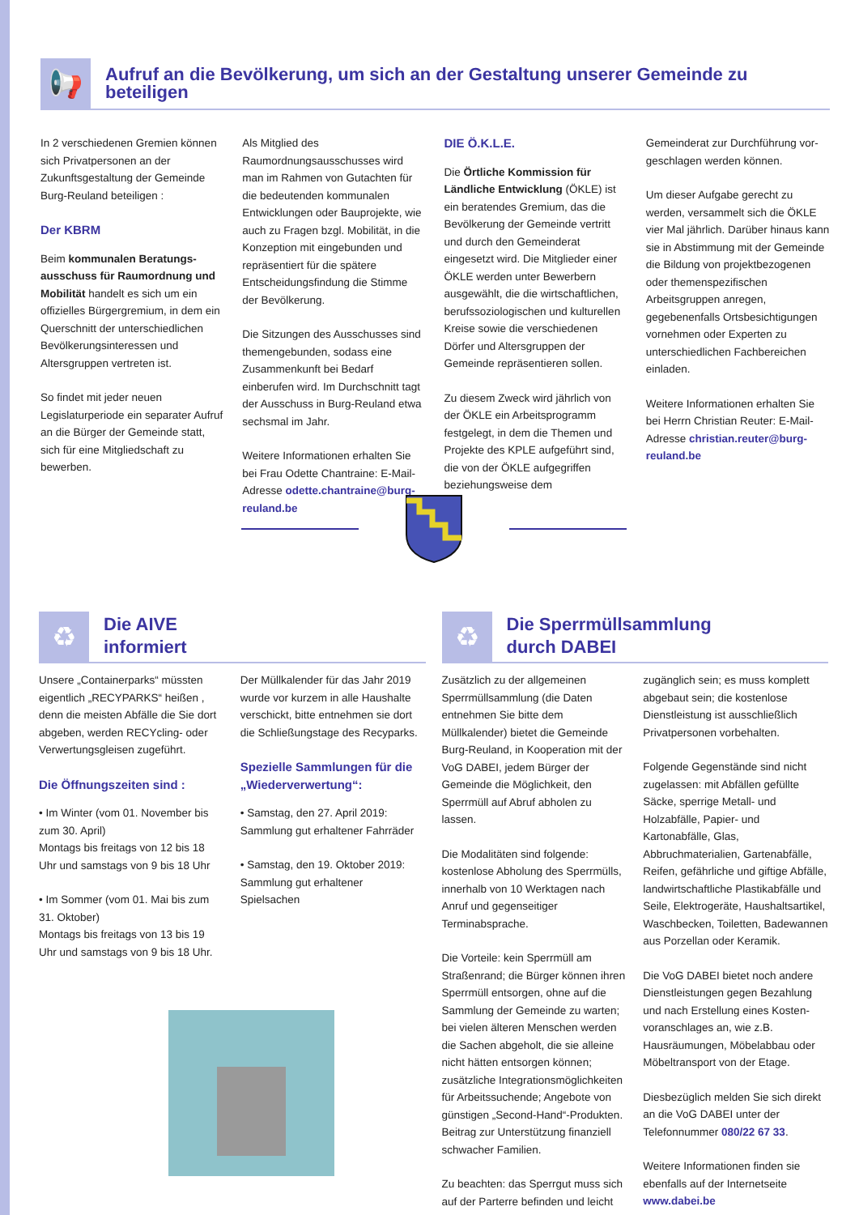📢
Aufruf an die Bevölkerung, um sich an der Gestaltung unserer Gemeinde zu beteiligen
In 2 verschiedenen Gremien können sich Privatpersonen an der Zukunftsgestaltung der Gemeinde Burg-Reuland beteiligen :
Der KBRM
Beim kommunalen Beratungs­ausschuss für Raumordnung und Mobilität handelt es sich um ein offizielles Bürgergremium, in dem ein Querschnitt der unterschiedlichen Bevölkerungsinteressen und Altersgruppen vertreten ist.
So findet mit jeder neuen Legislaturperiode ein separater Aufruf an die Bürger der Gemeinde statt, sich für eine Mitgliedschaft zu bewerben.
Als Mitglied des Raumordnungsausschusses wird man im Rahmen von Gutachten für die bedeuten­den kommunalen Entwicklungen oder Bauprojekte, wie auch zu Fragen bzgl. Mobilität, in die Konzeption mit einge­bunden und repräsentiert für die spätere Entscheidungsfindung die Stimme der Bevölkerung.
Die Sitzungen des Ausschusses sind themengebunden, sodass eine Zusammenkunft bei Bedarf einberufen wird. Im Durchschnitt tagt der Ausschuss in Burg-Reuland etwa sechsmal im Jahr.
Weitere Informationen erhalten Sie bei Frau Odette Chantraine: E-Mail-Adresse odette.chantraine@burg-reuland.be
DIE Ö.K.L.E.
Die Örtliche Kommission für Ländliche Entwicklung (ÖKLE) ist ein beratendes Gremium, das die Bevölkerung der Gemeinde vertritt und durch den Gemeinderat eingesetzt wird. Die Mitglieder einer ÖKLE werden unter Bewerbern ausgewählt, die die wirt­schaftlichen, berufssoziologischen und kulturellen Kreise sowie die verschiede­nen Dörfer und Altersgruppen der Gemeinde repräsentieren sollen.
Zu diesem Zweck wird jährlich von der ÖKLE ein Arbeitsprogramm festgelegt, in dem die Themen und Projekte des KPLE aufgeführt sind, die von der ÖKLE aufge­griffen beziehungsweise dem
Gemeinderat zur Durchführung vor­geschlagen werden können.
Um dieser Aufgabe gerecht zu werden, versammelt sich die ÖKLE vier Mal jährlich. Darüber hinaus kann sie in Abstimmung mit der Gemeinde die Bildung von projektbezogenen oder themenspezifischen Arbeitsgruppen anregen, gegebenenfalls Ortsbesich­tigungen vornehmen oder Experten zu unterschiedlichen Fachbereichen einladen.
Weitere Informationen erhalten Sie bei Herrn Christian Reuter: E-Mail-Adresse christian.reuter@burg-reuland.be
♻
Die AIVE
informiert
Unsere „Containerparks“ müssten eigent­lich „RECYPARKS“ heißen , denn die meis­ten Abfälle die Sie dort abgeben, werden RECYcling- oder Verwertungsgleisen zugeführt.
Die Öffnungszeiten sind :
• Im Winter (vom 01. November bis zum 30. April)
Montags bis freitags von 12 bis 18 Uhr und samstags von 9 bis 18 Uhr
• Im Sommer (vom 01. Mai bis zum 31. Oktober)
Montags bis freitags von 13 bis 19 Uhr und samstags von 9 bis 18 Uhr.
Der Müllkalender für das Jahr 2019 wurde vor kurzem in alle Haushalte verschickt, bitte entnehmen sie dort die Schließungstage des Recyparks.
Spezielle Sammlungen für die „Wiederverwertung“:
• Samstag, den 27. April 2019:
Sammlung gut erhaltener Fahrräder
• Samstag, den 19. Oktober 2019:
Sammlung gut erhaltener Spielsachen
♻
Die Sperrmüllsammlung
durch DABEI
Zusätzlich zu der allgemeinen Sperrmüllsammlung (die Daten entneh­men Sie bitte dem Müllkalender) bietet die Gemeinde Burg-Reuland, in Koope­ration mit der VoG DABEI, jedem Bürger der Gemeinde die Möglichkeit, den Sperrmüll auf Abruf abholen zu lassen.
Die Modalitäten sind folgende: kosten­lose Abholung des Sperrmülls, innerhalb von 10 Werktagen nach Anruf und gegen­seitiger Terminabsprache.
Die Vorteile: kein Sperrmüll am Straßenrand; die Bürger können ihren Sperrmüll entsorgen, ohne auf die Sammlung der Gemeinde zu warten; bei vielen älteren Menschen werden die Sachen abgeholt, die sie alleine nicht hätten entsorgen können; zusätzliche Integrationsmöglichkeiten für Arbeits­suchende; Angebote von günstigen „Second-Hand“-Produkten. Beitrag zur Unterstützung finanziell schwacher Familien.
Zu beachten: das Sperrgut muss sich auf der Parterre befinden und leicht
zugänglich sein; es muss komplett abge­baut sein; die kostenlose Dienstleistung ist ausschließlich Privatpersonen vorbehalten.
Folgende Gegenstände sind nicht zugelas­sen: mit Abfällen gefüllte Säcke, sperrige Metall- und Holzabfälle, Papier- und Kartonabfälle, Glas, Abbruchmaterialien, Gartenabfälle, Reifen, gefährliche und giftige Abfälle, landwirtschaftliche Plastikabfälle und Seile, Elektrogeräte, Haushaltsartikel, Waschbecken, Toiletten, Badewannen aus Porzellan oder Keramik.
Die VoG DABEI bietet noch andere Dienstleistungen gegen Bezahlung und nach Erstellung eines Kosten­voranschlages an, wie z.B. Hausräumungen, Möbelabbau oder Möbeltransport von der Etage.
Diesbezüglich melden Sie sich direkt an die VoG DABEI unter der Telefonnummer 080/22 67 33.
Weitere Informationen finden sie eben­falls auf der Internetseite www.dabei.be